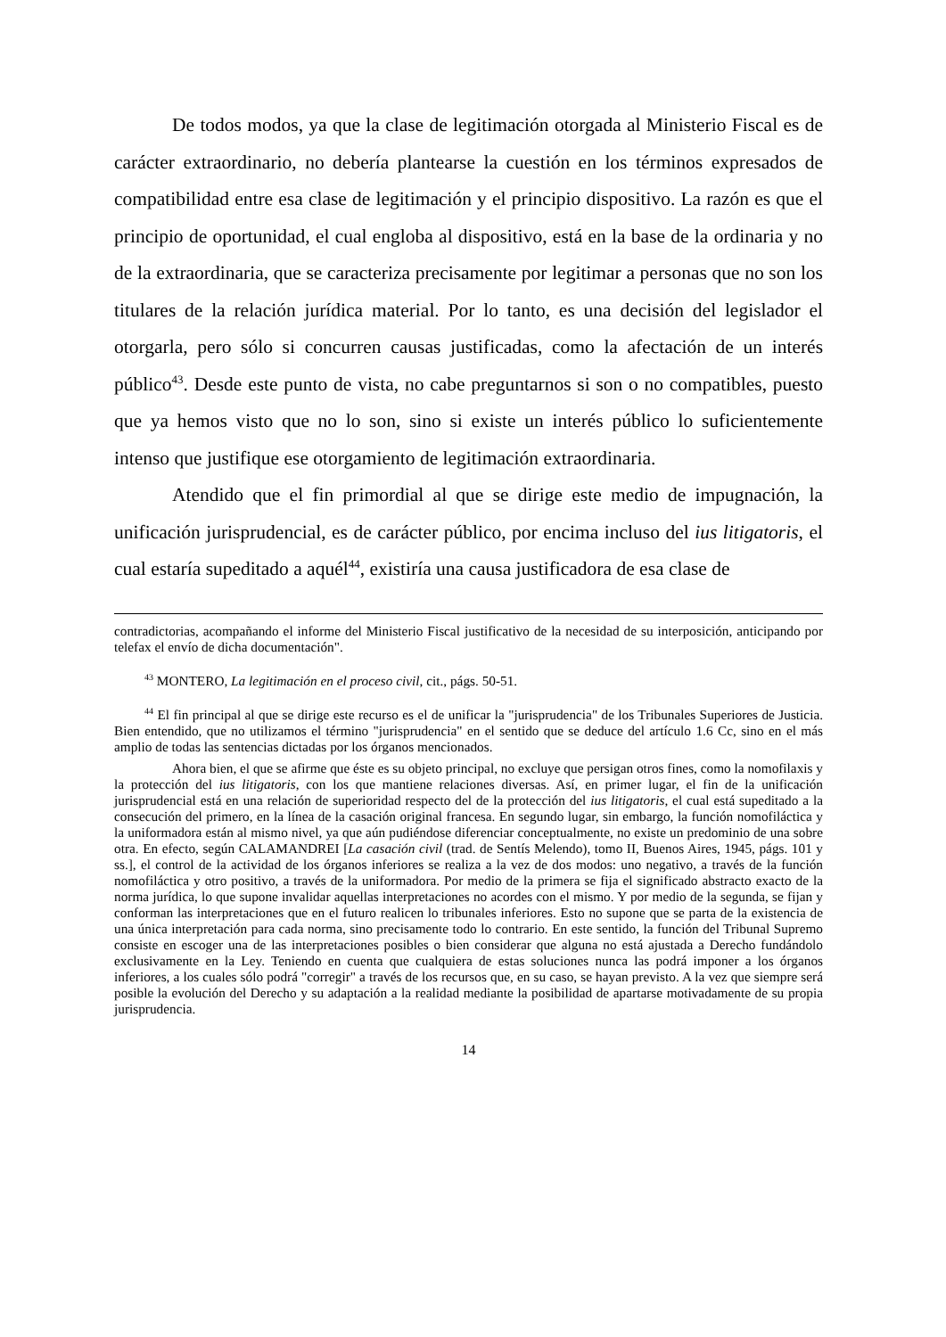De todos modos, ya que la clase de legitimación otorgada al Ministerio Fiscal es de carácter extraordinario, no debería plantearse la cuestión en los términos expresados de compatibilidad entre esa clase de legitimación y el principio dispositivo. La razón es que el principio de oportunidad, el cual engloba al dispositivo, está en la base de la ordinaria y no de la extraordinaria, que se caracteriza precisamente por legitimar a personas que no son los titulares de la relación jurídica material. Por lo tanto, es una decisión del legislador el otorgarla, pero sólo si concurren causas justificadas, como la afectación de un interés público<sup>43</sup>. Desde este punto de vista, no cabe preguntarnos si son o no compatibles, puesto que ya hemos visto que no lo son, sino si existe un interés público lo suficientemente intenso que justifique ese otorgamiento de legitimación extraordinaria.
Atendido que el fin primordial al que se dirige este medio de impugnación, la unificación jurisprudencial, es de carácter público, por encima incluso del ius litigatoris, el cual estaría supeditado a aquél<sup>44</sup>, existiría una causa justificadora de esa clase de
contradictorias, acompañando el informe del Ministerio Fiscal justificativo de la necesidad de su interposición, anticipando por telefax el envío de dicha documentación".
<sup>43</sup> MONTERO, La legitimación en el proceso civil, cit., págs. 50-51.
<sup>44</sup> El fin principal al que se dirige este recurso es el de unificar la "jurisprudencia" de los Tribunales Superiores de Justicia. Bien entendido, que no utilizamos el término "jurisprudencia" en el sentido que se deduce del artículo 1.6 Cc, sino en el más amplio de todas las sentencias dictadas por los órganos mencionados.
Ahora bien, el que se afirme que éste es su objeto principal, no excluye que persigan otros fines, como la nomofilaxis y la protección del ius litigatoris, con los que mantiene relaciones diversas. Así, en primer lugar, el fin de la unificación jurisprudencial está en una relación de superioridad respecto del de la protección del ius litigatoris, el cual está supeditado a la consecución del primero, en la línea de la casación original francesa. En segundo lugar, sin embargo, la función nomofiláctica y la uniformadora están al mismo nivel, ya que aún pudiéndose diferenciar conceptualmente, no existe un predominio de una sobre otra. En efecto, según CALAMANDREI [La casación civil (trad. de Sentís Melendo), tomo II, Buenos Aires, 1945, págs. 101 y ss.], el control de la actividad de los órganos inferiores se realiza a la vez de dos modos: uno negativo, a través de la función nomofiláctica y otro positivo, a través de la uniformadora. Por medio de la primera se fija el significado abstracto exacto de la norma jurídica, lo que supone invalidar aquellas interpretaciones no acordes con el mismo. Y por medio de la segunda, se fijan y conforman las interpretaciones que en el futuro realicen lo tribunales inferiores. Esto no supone que se parta de la existencia de una única interpretación para cada norma, sino precisamente todo lo contrario. En este sentido, la función del Tribunal Supremo consiste en escoger una de las interpretaciones posibles o bien considerar que alguna no está ajustada a Derecho fundándolo exclusivamente en la Ley. Teniendo en cuenta que cualquiera de estas soluciones nunca las podrá imponer a los órganos inferiores, a los cuales sólo podrá "corregir" a través de los recursos que, en su caso, se hayan previsto. A la vez que siempre será posible la evolución del Derecho y su adaptación a la realidad mediante la posibilidad de apartarse motivadamente de su propia jurisprudencia.
14